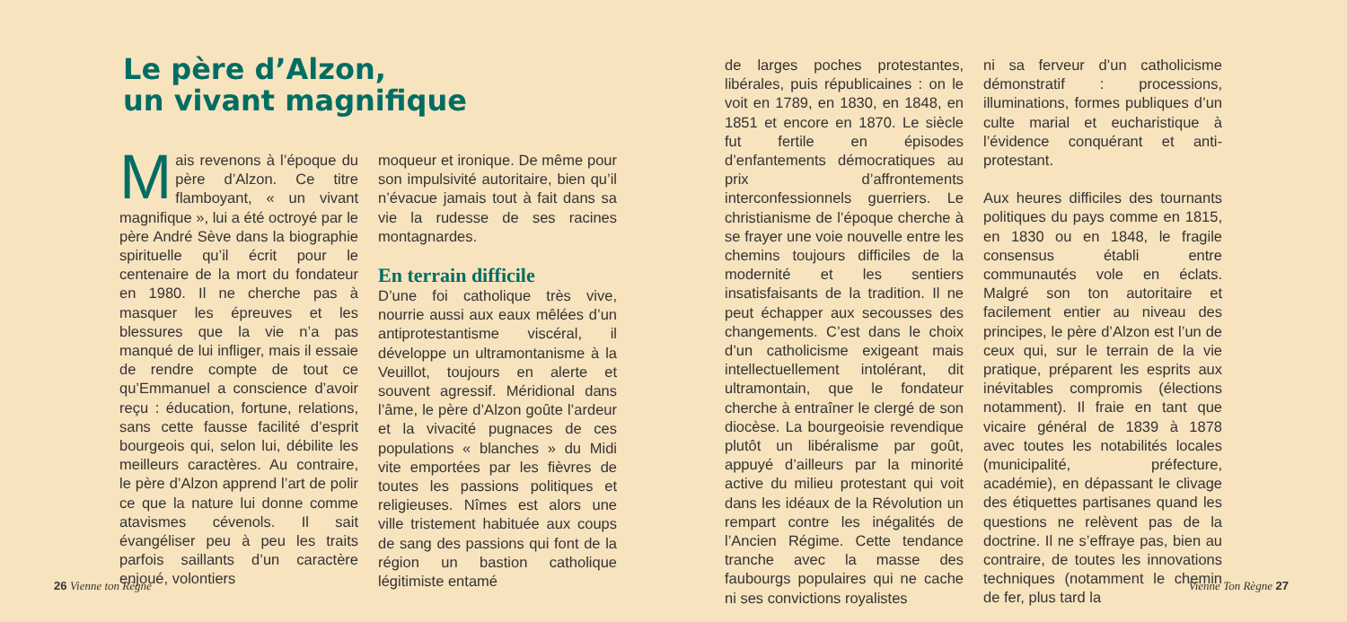Le père d’Alzon,
un vivant magnifique
Mais revenons à l’époque du père d’Alzon. Ce titre flamboyant, « un vivant magnifique », lui a été octroyé par le père André Sève dans la biographie spirituelle qu’il écrit pour le centenaire de la mort du fondateur en 1980. Il ne cherche pas à masquer les épreuves et les blessures que la vie n’a pas manqué de lui infliger, mais il essaie de rendre compte de tout ce qu’Emmanuel a conscience d’avoir reçu : éducation, fortune, relations, sans cette fausse facilité d’esprit bourgeois qui, selon lui, débilite les meilleurs caractères. Au contraire, le père d’Alzon apprend l’art de polir ce que la nature lui donne comme atavismes cévenols. Il sait évangéliser peu à peu les traits parfois saillants d’un caractère enjoué, volontiers
moqueur et ironique. De même pour son impulsivité autoritaire, bien qu’il n’évacue jamais tout à fait dans sa vie la rudesse de ses racines montagnardes.
En terrain difficile
D’une foi catholique très vive, nourrie aussi aux eaux mêlées d’un antiprotestantisme viscéral, il développe un ultramontanisme à la Veuillot, toujours en alerte et souvent agressif. Méridional dans l’âme, le père d’Alzon goûte l’ardeur et la vivacité pugnaces de ces populations « blanches » du Midi vite emportées par les fièvres de toutes les passions politiques et religieuses. Nîmes est alors une ville tristement habituée aux coups de sang des passions qui font de la région un bastion catholique légitimiste entamé
26 Vienne ton Règne
de larges poches protestantes, libérales, puis républicaines : on le voit en 1789, en 1830, en 1848, en 1851 et encore en 1870. Le siècle fut fertile en épisodes d’enfantements démocratiques au prix d’affrontements interconfessionnels guerriers. Le christianisme de l’époque cherche à se frayer une voie nouvelle entre les chemins toujours difficiles de la modernité et les sentiers insatisfaisants de la tradition. Il ne peut échapper aux secousses des changements. C’est dans le choix d’un catholicisme exigeant mais intellectuellement intolérant, dit ultramontain, que le fondateur cherche à entraîner le clergé de son diocèse. La bourgeoisie revendique plutôt un libéralisme par goût, appuyé d’ailleurs par la minorité active du milieu protestant qui voit dans les idéaux de la Révolution un rempart contre les inégalités de l’Ancien Régime. Cette tendance tranche avec la masse des faubourgs populaires qui ne cache ni ses convictions royalistes
ni sa ferveur d’un catholicisme démonstratif : processions, illuminations, formes publiques d’un culte marial et eucharistique à l’évidence conquérant et anti-protestant.
Aux heures difficiles des tournants politiques du pays comme en 1815, en 1830 ou en 1848, le fragile consensus établi entre communautés vole en éclats. Malgré son ton autoritaire et facilement entier au niveau des principes, le père d’Alzon est l’un de ceux qui, sur le terrain de la vie pratique, préparent les esprits aux inévitables compromis (élections notamment). Il fraie en tant que vicaire général de 1839 à 1878 avec toutes les notabilités locales (municipalité, préfecture, académie), en dépassant le clivage des étiquettes partisanes quand les questions ne relèvent pas de la doctrine. Il ne s’effraye pas, bien au contraire, de toutes les innovations techniques (notamment le chemin de fer, plus tard la
Vienne Ton Règne 27